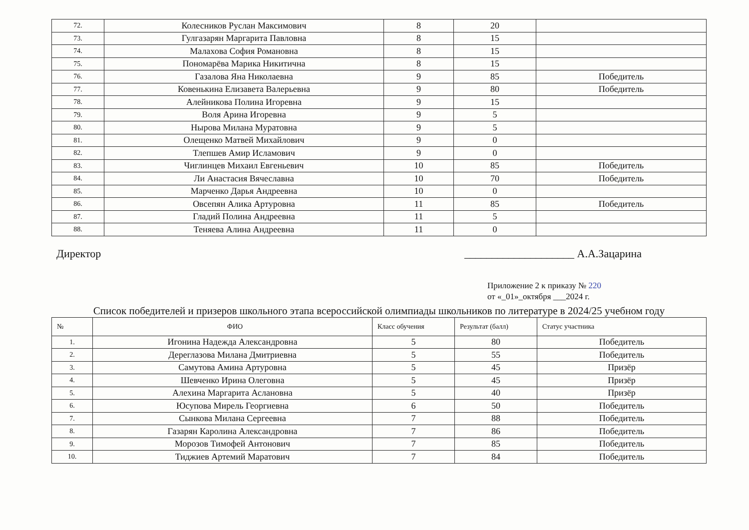| 72. | Колесников Руслан Максимович | 8 | 20 | |
| 73. | Гулгазарян Маргарита Павловна | 8 | 15 | |
| 74. | Малахова София Романовна | 8 | 15 | |
| 75. | Пономарёва Марика Никитична | 8 | 15 | |
| 76. | Газалова Яна Николаевна | 9 | 85 | Победитель |
| 77. | Ковенькина Елизавета Валерьевна | 9 | 80 | Победитель |
| 78. | Алейникова Полина Игоревна | 9 | 15 | |
| 79. | Воля Арина Игоревна | 9 | 5 | |
| 80. | Нырова Милана Муратовна | 9 | 5 | |
| 81. | Олещенко Матвей Михайлович | 9 | 0 | |
| 82. | Тлепшев Амир Исламович | 9 | 0 | |
| 83. | Чиглинцев Михаил Евгеньевич | 10 | 85 | Победитель |
| 84. | Ли Анастасия Вячеславна | 10 | 70 | Победитель |
| 85. | Марченко Дарья Андреевна | 10 | 0 | |
| 86. | Овсепян Алика Артуровна | 11 | 85 | Победитель |
| 87. | Гладий Полина Андреевна | 11 | 5 | |
| 88. | Теняева Алина Андреевна | 11 | 0 | |
Директор ____________________ А.А.Зацарина
Приложение 2 к приказу № 220
от «_01»_октября ___2024 г.
Список победителей и призеров школьного этапа всероссийской олимпиады школьников по литературе в 2024/25 учебном году
| № | ФИО | Класс обучения | Результат (балл) | Статус участника |
| --- | --- | --- | --- | --- |
| 1. | Игонина Надежда Александровна | 5 | 80 | Победитель |
| 2. | Дереглазова Милана Дмитриевна | 5 | 55 | Победитель |
| 3. | Самутова Амина Артуровна | 5 | 45 | Призёр |
| 4. | Шевченко Ирина Олеговна | 5 | 45 | Призёр |
| 5. | Алехина Маргарита Аслановна | 5 | 40 | Призёр |
| 6. | Юсупова Мирель Георгиевна | 6 | 50 | Победитель |
| 7. | Сынкова Милана Сергеевна | 7 | 88 | Победитель |
| 8. | Газарян Каролина Александровна | 7 | 86 | Победитель |
| 9. | Морозов Тимофей Антонович | 7 | 85 | Победитель |
| 10. | Тиджиев Артемий Маратович | 7 | 84 | Победитель |